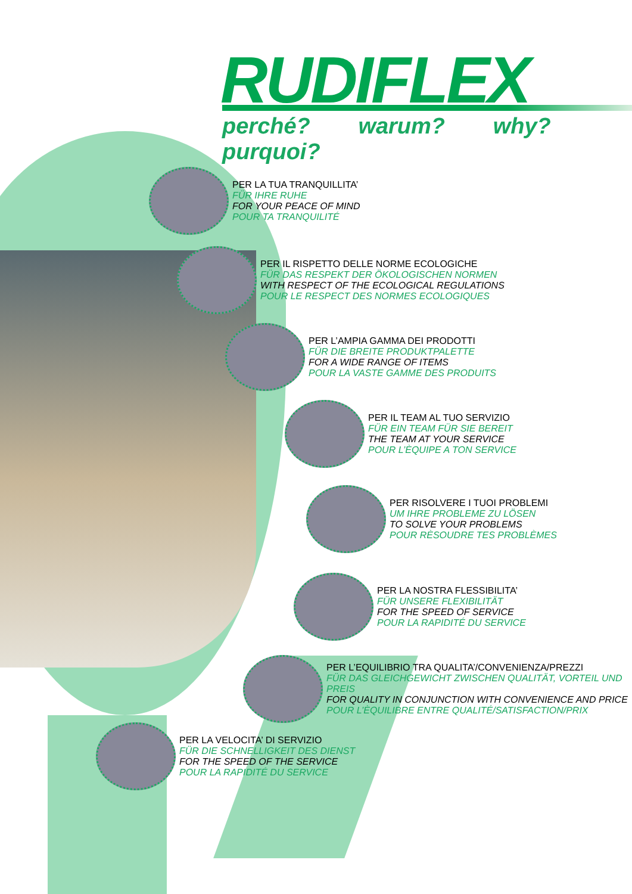RUDIFLEX
perché? warum? why? purquoi?
PER LA TUA TRANQUILLITA’
FÜR IHRE RUHE
FOR YOUR PEACE OF MIND
POUR TA TRANQUILITÉ
PER IL RISPETTO DELLE NORME ECOLOGICHE
FÜR DAS RESPEKT DER ÖKOLOGISCHEN NORMEN
WITH RESPECT OF THE ECOLOGICAL REGULATIONS
POUR LE RESPECT DES NORMES ECOLOGIQUES
PER L’AMPIA GAMMA DEI PRODOTTI
FÜR DIE BREITE PRODUKTPALETTE
FOR A WIDE RANGE OF ITEMS
POUR LA VASTE GAMME DES PRODUITS
PER IL TEAM AL TUO SERVIZIO
FÜR EIN TEAM FÜR SIE BEREIT
THE TEAM AT YOUR SERVICE
POUR L’ÈQUIPE A TON SERVICE
PER RISOLVERE I TUOI PROBLEMI
UM IHRE PROBLEME ZU LÖSEN
TO SOLVE YOUR PROBLEMS
POUR RÈSOUDRE TES PROBLÈMES
PER LA NOSTRA FLESSIBILITA’
FÜR UNSERE FLEXIBILITÄT
FOR THE SPEED OF SERVICE
POUR LA RAPIDITÉ DU SERVICE
PER L’EQUILIBRIO TRA QUALITA’/CONVENIENZA/PREZZI
FÜR DAS GLEICHGEWICHT ZWISCHEN QUALITÄT, VORTEIL UND PREIS
FOR QUALITY IN CONJUNCTION WITH CONVENIENCE AND PRICE
POUR L’ÈQUILIBRE ENTRE QUALITÉ/SATISFACTION/PRIX
PER LA VELOCITA’ DI SERVIZIO
FÜR DIE SCHNELLIGKEIT DES DIENST
FOR THE SPEED OF THE SERVICE
POUR LA RAPIDITÉ DU SERVICE